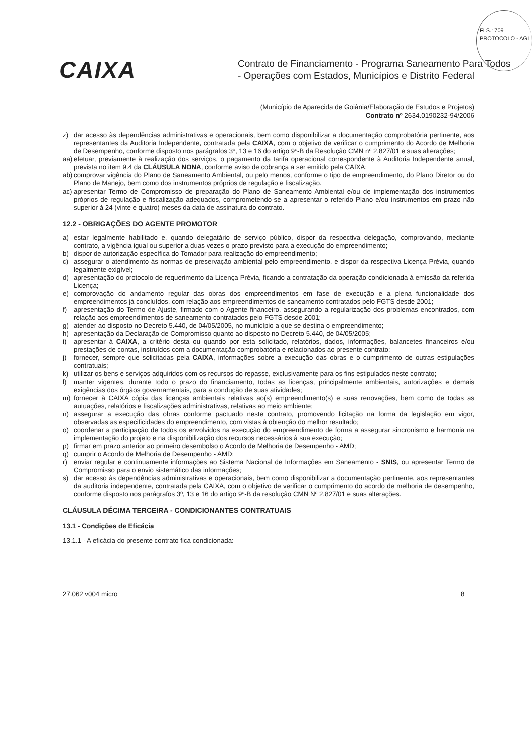FLS.: 709
PROTOCOLO - AGI
CAIXA
Contrato de Financiamento - Programa Saneamento Para Todos
- Operações com Estados, Municípios e Distrito Federal
(Município de Aparecida de Goiânia/Elaboração de Estudos e Projetos)
Contrato nº 2634.0190232-94/2006
z) dar acesso às dependências administrativas e operacionais, bem como disponibilizar a documentação comprobatória pertinente, aos representantes da Auditoria Independente, contratada pela CAIXA, com o objetivo de verificar o cumprimento do Acordo de Melhoria de Desempenho, conforme disposto nos parágrafos 3º, 13 e 16 do artigo 9º-B da Resolução CMN nº 2.827/01 e suas alterações;
aa) efetuar, previamente à realização dos serviços, o pagamento da tarifa operacional correspondente à Auditoria Independente anual, prevista no item 9.4 da CLÁUSULA NONA, conforme aviso de cobrança a ser emitido pela CAIXA;
ab) comprovar vigência do Plano de Saneamento Ambiental, ou pelo menos, conforme o tipo de empreendimento, do Plano Diretor ou do Plano de Manejo, bem como dos instrumentos próprios de regulação e fiscalização.
ac) apresentar Termo de Compromisso de preparação do Plano de Saneamento Ambiental e/ou de implementação dos instrumentos próprios de regulação e fiscalização adequados, comprometendo-se a apresentar o referido Plano e/ou instrumentos em prazo não superior à 24 (vinte e quatro) meses da data de assinatura do contrato.
12.2 - OBRIGAÇÕES DO AGENTE PROMOTOR
a) estar legalmente habilitado e, quando delegatário de serviço público, dispor da respectiva delegação, comprovando, mediante contrato, a vigência igual ou superior a duas vezes o prazo previsto para a execução do empreendimento;
b) dispor de autorização específica do Tomador para realização do empreendimento;
c) assegurar o atendimento às normas de preservação ambiental pelo empreendimento, e dispor da respectiva Licença Prévia, quando legalmente exigível;
d) apresentação do protocolo de requerimento da Licença Prévia, ficando a contratação da operação condicionada à emissão da referida Licença;
e) comprovação do andamento regular das obras dos empreendimentos em fase de execução e a plena funcionalidade dos empreendimentos já concluídos, com relação aos empreendimentos de saneamento contratados pelo FGTS desde 2001;
f) apresentação do Termo de Ajuste, firmado com o Agente financeiro, assegurando a regularização dos problemas encontrados, com relação aos empreendimentos de saneamento contratados pelo FGTS desde 2001;
g) atender ao disposto no Decreto 5.440, de 04/05/2005, no município a que se destina o empreendimento;
h) apresentação da Declaração de Compromisso quanto ao disposto no Decreto 5.440, de 04/05/2005;
i) apresentar à CAIXA, a critério desta ou quando por esta solicitado, relatórios, dados, informações, balancetes financeiros e/ou prestações de contas, instruídos com a documentação comprobatória e relacionados ao presente contrato;
j) fornecer, sempre que solicitadas pela CAIXA, informações sobre a execução das obras e o cumprimento de outras estipulações contratuais;
k) utilizar os bens e serviços adquiridos com os recursos do repasse, exclusivamente para os fins estipulados neste contrato;
l) manter vigentes, durante todo o prazo do financiamento, todas as licenças, principalmente ambientais, autorizações e demais exigências dos órgãos governamentais, para a condução de suas atividades;
m) fornecer à CAIXA cópia das licenças ambientais relativas ao(s) empreendimento(s) e suas renovações, bem como de todas as autuações, relatórios e fiscalizações administrativas, relativas ao meio ambiente;
n) assegurar a execução das obras conforme pactuado neste contrato, promovendo licitação na forma da legislação em vigor, observadas as especificidades do empreendimento, com vistas à obtenção do melhor resultado;
o) coordenar a participação de todos os envolvidos na execução do empreendimento de forma a assegurar sincronismo e harmonia na implementação do projeto e na disponibilização dos recursos necessários à sua execução;
p) firmar em prazo anterior ao primeiro desembolso o Acordo de Melhoria de Desempenho - AMD;
q) cumprir o Acordo de Melhoria de Desempenho - AMD;
r) enviar regular e continuamente informações ao Sistema Nacional de Informações em Saneamento - SNIS, ou apresentar Termo de Compromisso para o envio sistemático das informações;
s) dar acesso às dependências administrativas e operacionais, bem como disponibilizar a documentação pertinente, aos representantes da auditoria independente, contratada pela CAIXA, com o objetivo de verificar o cumprimento do acordo de melhoria de desempenho, conforme disposto nos parágrafos 3º, 13 e 16 do artigo 9º-B da resolução CMN Nº 2.827/01 e suas alterações.
CLÁUSULA DÉCIMA TERCEIRA - CONDICIONANTES CONTRATUAIS
13.1 - Condições de Eficácia
13.1.1 - A eficácia do presente contrato fica condicionada:
27.062 v004 micro 8